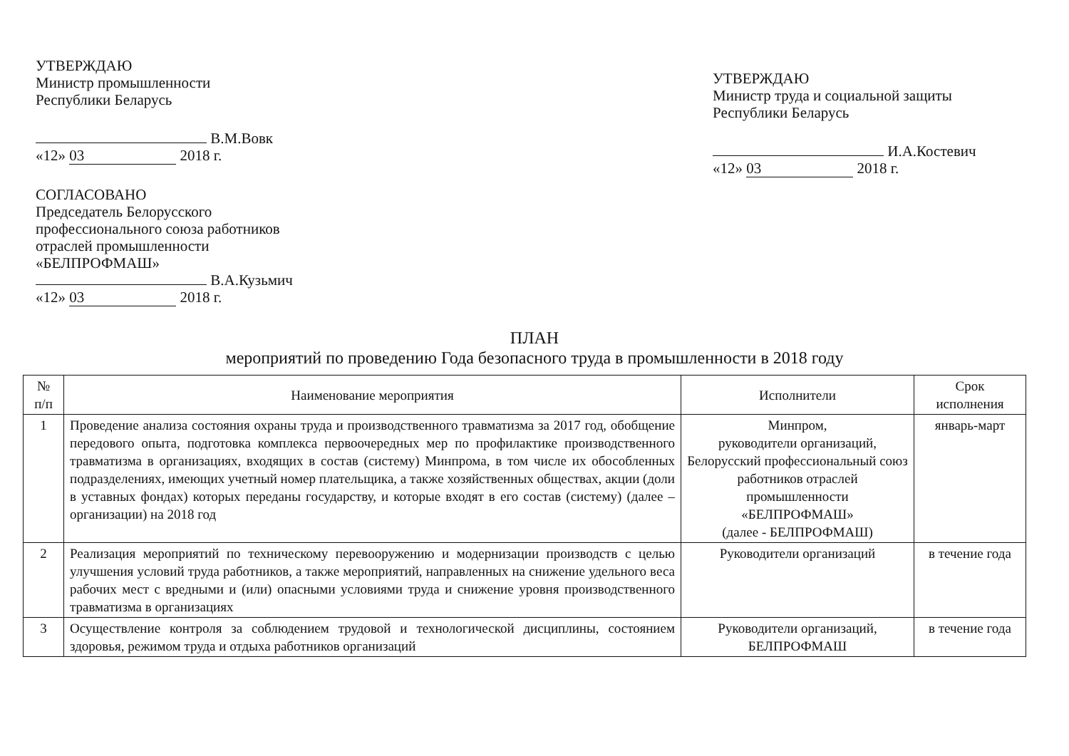УТВЕРЖДАЮ
Министр промышленности
Республики Беларусь
В.М.Вовк
«12» 03 2018 г.
СОГЛАСОВАНО
Председатель Белорусского
профессионального союза работников
отраслей промышленности
«БЕЛПРОФМАШ»
В.А.Кузьмич
«12» 03 2018 г.
УТВЕРЖДАЮ
Министр труда и социальной защиты
Республики Беларусь
И.А.Костевич
«12» 03 2018 г.
ПЛАН
мероприятий по проведению Года безопасного труда в промышленности в 2018 году
| № п/п | Наименование мероприятия | Исполнители | Срок исполнения |
| --- | --- | --- | --- |
| 1 | Проведение анализа состояния охраны труда и производственного травматизма за 2017 год, обобщение передового опыта, подготовка комплекса первоочередных мер по профилактике производственного травматизма в организациях, входящих в состав (систему) Минпрома, в том числе их обособленных подразделениях, имеющих учетный номер плательщика, а также хозяйственных обществах, акции (доли в уставных фондах) которых переданы государству, и которые входят в его состав (систему) (далее – организации) на 2018 год | Минпром, руководители организаций, Белорусский профессиональный союз работников отраслей промышленности «БЕЛПРОФМАШ» (далее - БЕЛПРОФМАШ) | январь-март |
| 2 | Реализация мероприятий по техническому перевооружению и модернизации производств с целью улучшения условий труда работников, а также мероприятий, направленных на снижение удельного веса рабочих мест с вредными и (или) опасными условиями труда и снижение уровня производственного травматизма в организациях | Руководители организаций | в течение года |
| 3 | Осуществление контроля за соблюдением трудовой и технологической дисциплины, состоянием здоровья, режимом труда и отдыха работников организаций | Руководители организаций, БЕЛПРОФМАШ | в течение года |